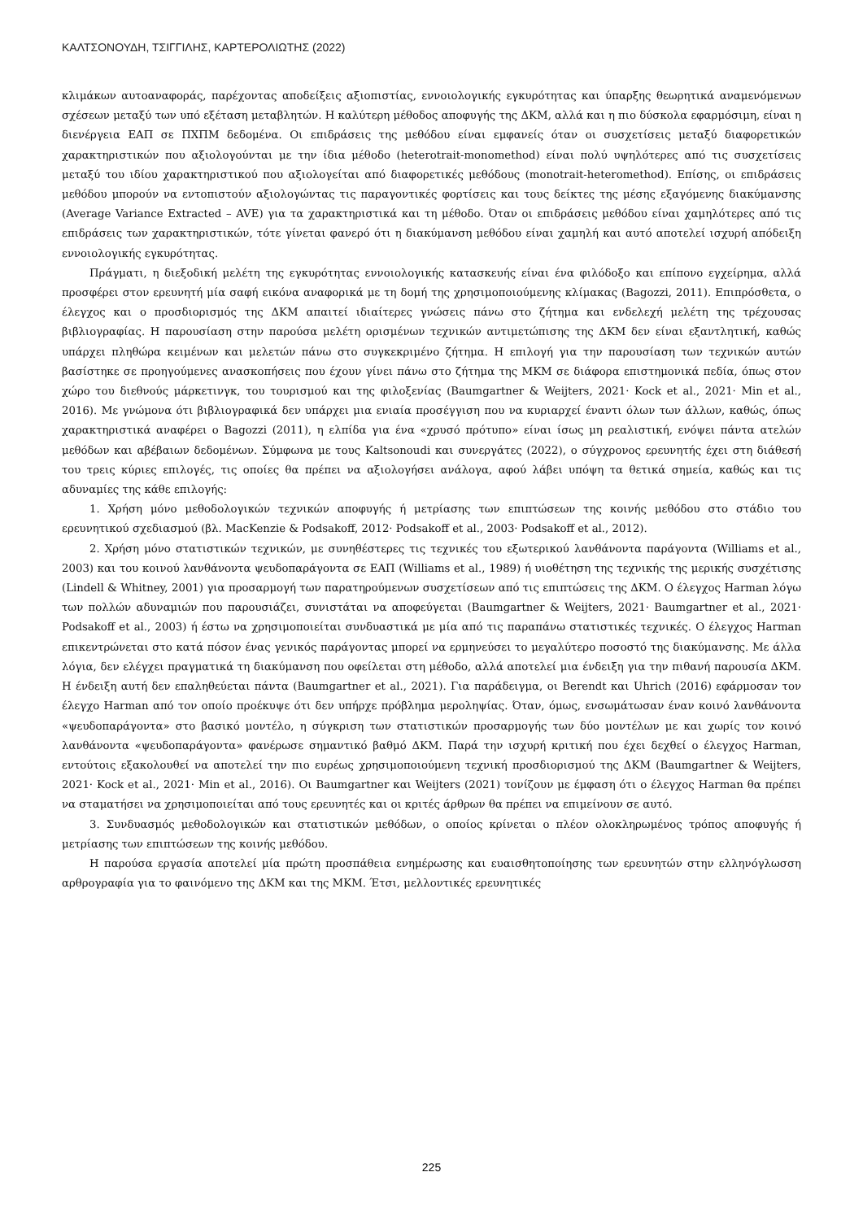ΚΑΛΤΣΟΝΟΥΔΗ, ΤΣΙΓΓΙΛΗΣ, ΚΑΡΤΕΡΟΛΙΩΤΗΣ (2022)
κλιμάκων αυτοαναφοράς, παρέχοντας αποδείξεις αξιοπιστίας, εννοιολογικής εγκυρότητας και ύπαρξης θεωρητικά αναμενόμενων σχέσεων μεταξύ των υπό εξέταση μεταβλητών. Η καλύτερη μέθοδος αποφυγής της ΔΚΜ, αλλά και η πιο δύσκολα εφαρμόσιμη, είναι η διενέργεια ΕΑΠ σε ΠΧΠΜ δεδομένα. Οι επιδράσεις της μεθόδου είναι εμφανείς όταν οι συσχετίσεις μεταξύ διαφορετικών χαρακτηριστικών που αξιολογούνται με την ίδια μέθοδο (heterotrait-monomethod) είναι πολύ υψηλότερες από τις συσχετίσεις μεταξύ του ιδίου χαρακτηριστικού που αξιολογείται από διαφορετικές μεθόδους (monotrait-heteromethod). Επίσης, οι επιδράσεις μεθόδου μπορούν να εντοπιστούν αξιολογώντας τις παραγοντικές φορτίσεις και τους δείκτες της μέσης εξαγόμενης διακύμανσης (Average Variance Extracted – AVE) για τα χαρακτηριστικά και τη μέθοδο. Όταν οι επιδράσεις μεθόδου είναι χαμηλότερες από τις επιδράσεις των χαρακτηριστικών, τότε γίνεται φανερό ότι η διακύμανση μεθόδου είναι χαμηλή και αυτό αποτελεί ισχυρή απόδειξη εννοιολογικής εγκυρότητας.
Πράγματι, η διεξοδική μελέτη της εγκυρότητας εννοιολογικής κατασκευής είναι ένα φιλόδοξο και επίπονο εγχείρημα, αλλά προσφέρει στον ερευνητή μία σαφή εικόνα αναφορικά με τη δομή της χρησιμοποιούμενης κλίμακας (Bagozzi, 2011). Επιπρόσθετα, ο έλεγχος και ο προσδιορισμός της ΔΚΜ απαιτεί ιδιαίτερες γνώσεις πάνω στο ζήτημα και ενδελεχή μελέτη της τρέχουσας βιβλιογραφίας. Η παρουσίαση στην παρούσα μελέτη ορισμένων τεχνικών αντιμετώπισης της ΔΚΜ δεν είναι εξαντλητική, καθώς υπάρχει πληθώρα κειμένων και μελετών πάνω στο συγκεκριμένο ζήτημα. Η επιλογή για την παρουσίαση των τεχνικών αυτών βασίστηκε σε προηγούμενες ανασκοπήσεις που έχουν γίνει πάνω στο ζήτημα της ΜΚΜ σε διάφορα επιστημονικά πεδία, όπως στον χώρο του διεθνούς μάρκετινγκ, του τουρισμού και της φιλοξενίας (Baumgartner & Weijters, 2021· Kock et al., 2021· Min et al., 2016). Με γνώμονα ότι βιβλιογραφικά δεν υπάρχει μια ενιαία προσέγγιση που να κυριαρχεί έναντι όλων των άλλων, καθώς, όπως χαρακτηριστικά αναφέρει ο Bagozzi (2011), η ελπίδα για ένα «χρυσό πρότυπο» είναι ίσως μη ρεαλιστική, ενόψει πάντα ατελών μεθόδων και αβέβαιων δεδομένων. Σύμφωνα με τους Kaltsonoudi και συνεργάτες (2022), ο σύγχρονος ερευνητής έχει στη διάθεσή του τρεις κύριες επιλογές, τις οποίες θα πρέπει να αξιολογήσει ανάλογα, αφού λάβει υπόψη τα θετικά σημεία, καθώς και τις αδυναμίες της κάθε επιλογής:
1. Χρήση μόνο μεθοδολογικών τεχνικών αποφυγής ή μετρίασης των επιπτώσεων της κοινής μεθόδου στο στάδιο του ερευνητικού σχεδιασμού (βλ. MacKenzie & Podsakoff, 2012· Podsakoff et al., 2003· Podsakoff et al., 2012).
2. Χρήση μόνο στατιστικών τεχνικών, με συνηθέστερες τις τεχνικές του εξωτερικού λανθάνοντα παράγοντα (Williams et al., 2003) και του κοινού λανθάνοντα ψευδοπαράγοντα σε ΕΑΠ (Williams et al., 1989) ή υιοθέτηση της τεχνικής της μερικής συσχέτισης (Lindell & Whitney, 2001) για προσαρμογή των παρατηρούμενων συσχετίσεων από τις επιπτώσεις της ΔΚΜ. Ο έλεγχος Harman λόγω των πολλών αδυναμιών που παρουσιάζει, συνιστάται να αποφεύγεται (Baumgartner & Weijters, 2021· Baumgartner et al., 2021· Podsakoff et al., 2003) ή έστω να χρησιμοποιείται συνδυαστικά με μία από τις παραπάνω στατιστικές τεχνικές. Ο έλεγχος Harman επικεντρώνεται στο κατά πόσον ένας γενικός παράγοντας μπορεί να ερμηνεύσει το μεγαλύτερο ποσοστό της διακύμανσης. Με άλλα λόγια, δεν ελέγχει πραγματικά τη διακύμανση που οφείλεται στη μέθοδο, αλλά αποτελεί μια ένδειξη για την πιθανή παρουσία ΔΚΜ. Η ένδειξη αυτή δεν επαληθεύεται πάντα (Baumgartner et al., 2021). Για παράδειγμα, οι Berendt και Uhrich (2016) εφάρμοσαν τον έλεγχο Harman από τον οποίο προέκυψε ότι δεν υπήρχε πρόβλημα μεροληψίας. Όταν, όμως, ενσωμάτωσαν έναν κοινό λανθάνοντα «ψευδοπαράγοντα» στο βασικό μοντέλο, η σύγκριση των στατιστικών προσαρμογής των δύο μοντέλων με και χωρίς τον κοινό λανθάνοντα «ψευδοπαράγοντα» φανέρωσε σημαντικό βαθμό ΔΚΜ. Παρά την ισχυρή κριτική που έχει δεχθεί ο έλεγχος Harman, εντούτοις εξακολουθεί να αποτελεί την πιο ευρέως χρησιμοποιούμενη τεχνική προσδιορισμού της ΔΚΜ (Baumgartner & Weijters, 2021· Kock et al., 2021· Min et al., 2016). Οι Baumgartner και Weijters (2021) τονίζουν με έμφαση ότι ο έλεγχος Harman θα πρέπει να σταματήσει να χρησιμοποιείται από τους ερευνητές και οι κριτές άρθρων θα πρέπει να επιμείνουν σε αυτό.
3. Συνδυασμός μεθοδολογικών και στατιστικών μεθόδων, ο οποίος κρίνεται ο πλέον ολοκληρωμένος τρόπος αποφυγής ή μετρίασης των επιπτώσεων της κοινής μεθόδου.
Η παρούσα εργασία αποτελεί μία πρώτη προσπάθεια ενημέρωσης και ευαισθητοποίησης των ερευνητών στην ελληνόγλωσση αρθρογραφία για το φαινόμενο της ΔΚΜ και της ΜΚΜ. Έτσι, μελλοντικές ερευνητικές
225